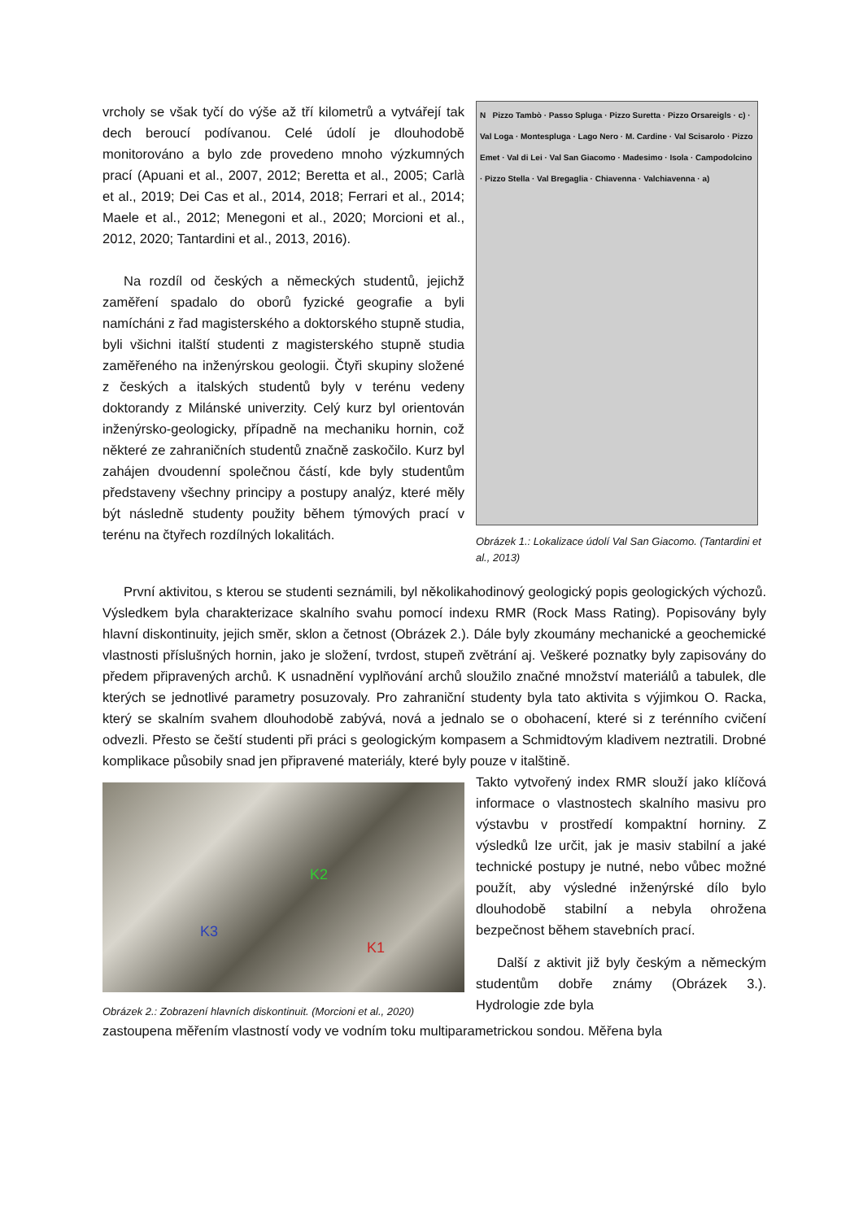vrcholy se však tyčí do výše až tří kilometrů a vytvářejí tak dech beroucí podívanou. Celé údolí je dlouhodobě monitorováno a bylo zde provedeno mnoho výzkumných prací (Apuani et al., 2007, 2012; Beretta et al., 2005; Carlà et al., 2019; Dei Cas et al., 2014, 2018; Ferrari et al., 2014; Maele et al., 2012; Menegoni et al., 2020; Morcioni et al., 2012, 2020; Tantardini et al., 2013, 2016).
Na rozdíl od českých a německých studentů, jejichž zaměření spadalo do oborů fyzické geografie a byli namícháni z řad magisterského a doktorského stupně studia, byli všichni italští studenti z magisterského stupně studia zaměřeného na inženýrskou geologii. Čtyři skupiny složené z českých a italských studentů byly v terénu vedeny doktorandy z Milánské univerzity. Celý kurz byl orientován inženýrsko-geologicky, případně na mechaniku hornin, což některé ze zahraničních studentů značně zaskočilo. Kurz byl zahájen dvoudenní společnou částí, kde byly studentům představeny všechny principy a postupy analýz, které měly být následně studenty použity během týmových prací v terénu na čtyřech rozdílných lokalitách.
N Pizzo Tambò · Passo Spluga · Pizzo Suretta · Pizzo Orsareigls · c) · Val Loga · Montespluga · Lago Nero · M. Cardine · Val Scisarolo · Pizzo Emet · Val di Lei · Val San Giacomo · Madesimo · Isola · Campodolcino · Pizzo Stella · Val Bregaglia · Chiavenna · Valchiavenna · a)
Obrázek 1.: Lokalizace údolí Val San Giacomo. (Tantardini et al., 2013)
První aktivitou, s kterou se studenti seznámili, byl několikahodinový geologický popis geologických výchozů. Výsledkem byla charakterizace skalního svahu pomocí indexu RMR (Rock Mass Rating). Popisovány byly hlavní diskontinuity, jejich směr, sklon a četnost (Obrázek 2.). Dále byly zkoumány mechanické a geochemické vlastnosti příslušných hornin, jako je složení, tvrdost, stupeň zvětrání aj. Veškeré poznatky byly zapisovány do předem připravených archů. K usnadnění vyplňování archů sloužilo značné množství materiálů a tabulek, dle kterých se jednotlivé parametry posuzovaly. Pro zahraniční studenty byla tato aktivita s výjimkou O. Racka, který se skalním svahem dlouhodobě zabývá, nová a jednalo se o obohacení, které si z terénního cvičení odvezli. Přesto se čeští studenti při práci s geologickým kompasem a Schmidtovým kladivem neztratili. Drobné komplikace působily snad jen připravené materiály, které byly pouze v italštině.
K3
K2
K1
Obrázek 2.: Zobrazení hlavních diskontinuit. (Morcioni et al., 2020)
Takto vytvořený index RMR slouží jako klíčová informace o vlastnostech skalního masivu pro výstavbu v prostředí kompaktní horniny. Z výsledků lze určit, jak je masiv stabilní a jaké technické postupy je nutné, nebo vůbec možné použít, aby výsledné inženýrské dílo bylo dlouhodobě stabilní a nebyla ohrožena bezpečnost během stavebních prací.
Další z aktivit již byly českým a německým studentům dobře známy (Obrázek 3.). Hydrologie zde byla
zastoupena měřením vlastností vody ve vodním toku multiparametrickou sondou. Měřena byla